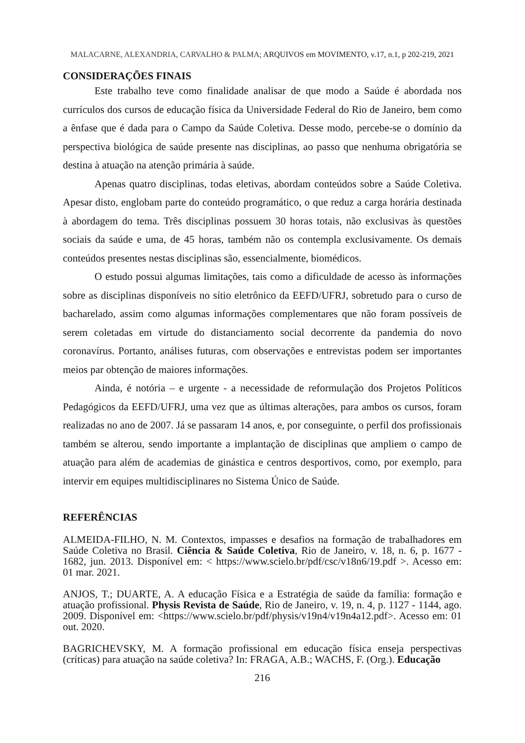MALACARNE, ALEXANDRIA, CARVALHO & PALMA; ARQUIVOS em MOVIMENTO, v.17, n.1, p 202-219, 2021
CONSIDERAÇÕES FINAIS
Este trabalho teve como finalidade analisar de que modo a Saúde é abordada nos currículos dos cursos de educação física da Universidade Federal do Rio de Janeiro, bem como a ênfase que é dada para o Campo da Saúde Coletiva. Desse modo, percebe-se o domínio da perspectiva biológica de saúde presente nas disciplinas, ao passo que nenhuma obrigatória se destina à atuação na atenção primária à saúde.
Apenas quatro disciplinas, todas eletivas, abordam conteúdos sobre a Saúde Coletiva. Apesar disto, englobam parte do conteúdo programático, o que reduz a carga horária destinada à abordagem do tema. Três disciplinas possuem 30 horas totais, não exclusivas às questões sociais da saúde e uma, de 45 horas, também não os contempla exclusivamente. Os demais conteúdos presentes nestas disciplinas são, essencialmente, biomédicos.
O estudo possui algumas limitações, tais como a dificuldade de acesso às informações sobre as disciplinas disponíveis no sítio eletrônico da EEFD/UFRJ, sobretudo para o curso de bacharelado, assim como algumas informações complementares que não foram possíveis de serem coletadas em virtude do distanciamento social decorrente da pandemia do novo coronavírus. Portanto, análises futuras, com observações e entrevistas podem ser importantes meios par obtenção de maiores informações.
Ainda, é notória – e urgente - a necessidade de reformulação dos Projetos Políticos Pedagógicos da EEFD/UFRJ, uma vez que as últimas alterações, para ambos os cursos, foram realizadas no ano de 2007. Já se passaram 14 anos, e, por conseguinte, o perfil dos profissionais também se alterou, sendo importante a implantação de disciplinas que ampliem o campo de atuação para além de academias de ginástica e centros desportivos, como, por exemplo, para intervir em equipes multidisciplinares no Sistema Único de Saúde.
REFERÊNCIAS
ALMEIDA-FILHO, N. M. Contextos, impasses e desafios na formação de trabalhadores em Saúde Coletiva no Brasil. Ciência & Saúde Coletiva, Rio de Janeiro, v. 18, n. 6, p. 1677 - 1682, jun. 2013. Disponível em: < https://www.scielo.br/pdf/csc/v18n6/19.pdf >. Acesso em: 01 mar. 2021.
ANJOS, T.; DUARTE, A. A educação Física e a Estratégia de saúde da família: formação e atuação profissional. Physis Revista de Saúde, Rio de Janeiro, v. 19, n. 4, p. 1127 - 1144, ago. 2009. Disponível em: <https://www.scielo.br/pdf/physis/v19n4/v19n4a12.pdf>. Acesso em: 01 out. 2020.
BAGRICHEVSKY, M. A formação profissional em educação física enseja perspectivas (críticas) para atuação na saúde coletiva? In: FRAGA, A.B.; WACHS, F. (Org.). Educação
216